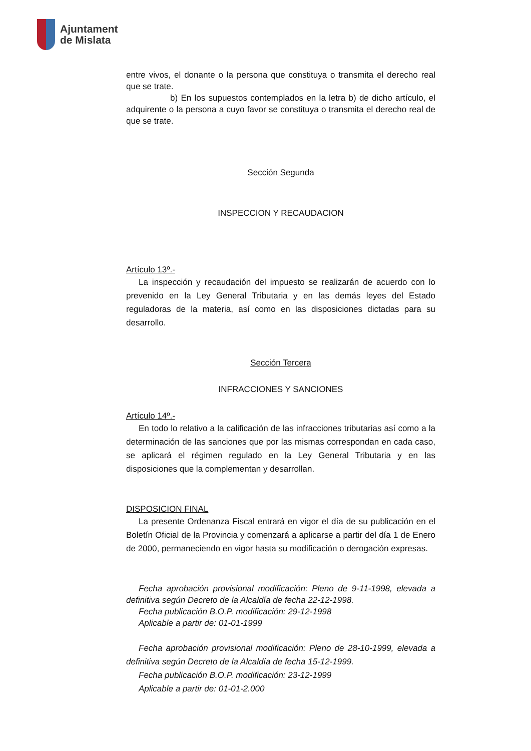Ajuntament
de Mislata
entre vivos, el donante o la persona que constituya o transmita el derecho real que se trate.
b) En los supuestos contemplados en la letra b) de dicho artículo, el adquirente o la persona a cuyo favor se constituya o transmita el derecho real de que se trate.
Sección Segunda
INSPECCION Y RECAUDACION
Artículo 13º.-
La inspección y recaudación del impuesto se realizarán de acuerdo con lo prevenido en la Ley General Tributaria y en las demás leyes del Estado reguladoras de la materia, así como en las disposiciones dictadas para su desarrollo.
Sección Tercera
INFRACCIONES Y SANCIONES
Artículo 14º.-
En todo lo relativo a la calificación de las infracciones tributarias así como a la determinación de las sanciones que por las mismas correspondan en cada caso, se aplicará el régimen regulado en la Ley General Tributaria y en las disposiciones que la complementan y desarrollan.
DISPOSICION FINAL
La presente Ordenanza Fiscal entrará en vigor el día de su publicación en el Boletín Oficial de la Provincia y comenzará a aplicarse a partir del día 1 de Enero de 2000, permaneciendo en vigor hasta su modificación o derogación expresas.
Fecha aprobación provisional modificación: Pleno de 9-11-1998, elevada a definitiva según Decreto de la Alcaldía de fecha 22-12-1998.
Fecha publicación B.O.P. modificación: 29-12-1998
Aplicable a partir de: 01-01-1999
Fecha aprobación provisional modificación: Pleno de 28-10-1999, elevada a definitiva según Decreto de la Alcaldía de fecha 15-12-1999.
Fecha publicación B.O.P. modificación: 23-12-1999
Aplicable a partir de: 01-01-2.000